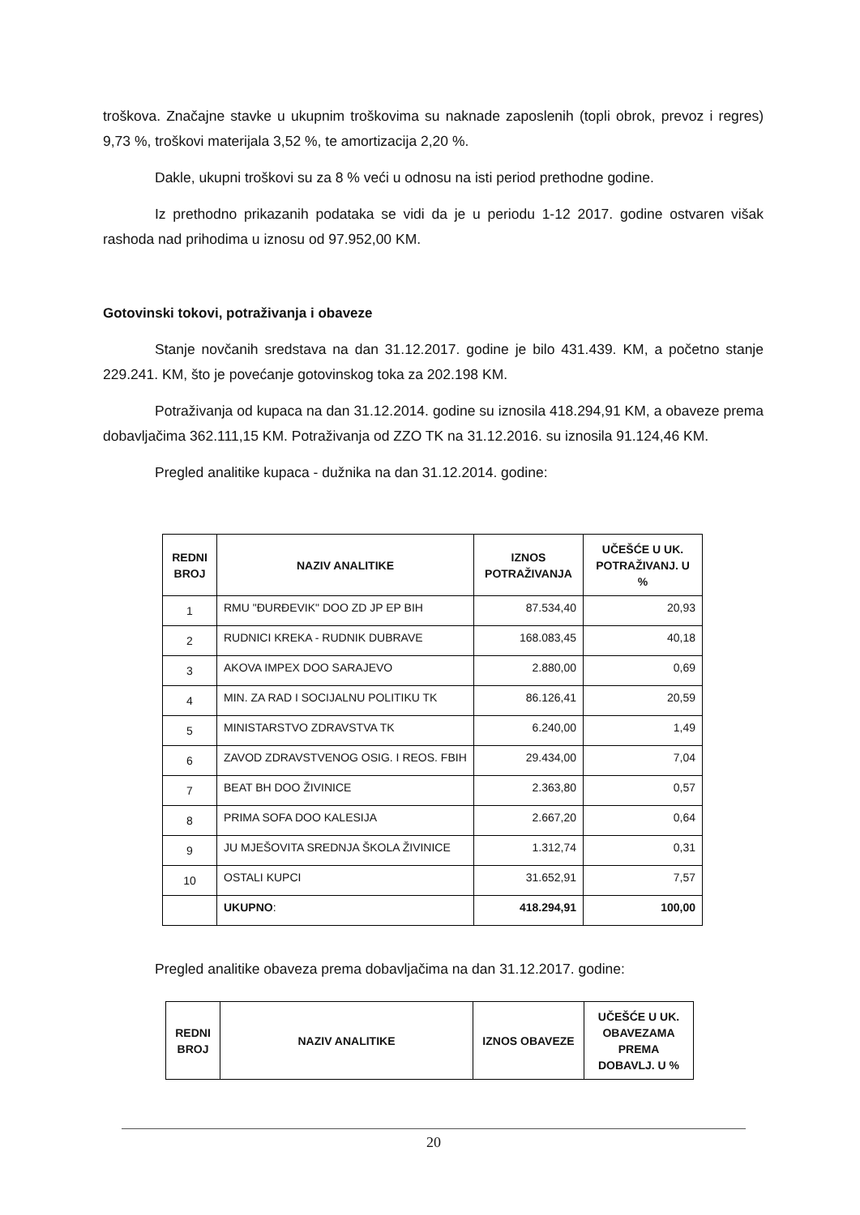troškova. Značajne stavke u ukupnim troškovima su naknade zaposlenih (topli obrok, prevoz i regres) 9,73 %, troškovi materijala 3,52 %, te amortizacija 2,20 %.
Dakle, ukupni troškovi su za 8 % veći u odnosu na isti period prethodne godine.
Iz prethodno prikazanih podataka se vidi da je u periodu 1-12 2017. godine ostvaren višak rashoda nad prihodima u iznosu od 97.952,00 KM.
Gotovinski tokovi, potraživanja i obaveze
Stanje novčanih sredstava na dan 31.12.2017. godine je bilo 431.439. KM, a početno stanje 229.241. KM, što je povećanje gotovinskog toka za 202.198 KM.
Potraživanja od kupaca na dan 31.12.2014. godine su iznosila 418.294,91 KM, a obaveze prema dobavljačima 362.111,15 KM. Potraživanja od ZZO TK na 31.12.2016. su iznosila 91.124,46 KM.
Pregled analitike kupaca - dužnika na dan 31.12.2014. godine:
| REDNI BROJ | NAZIV ANALITIKE | IZNOS POTRAŽIVANJA | UČEŠĆE U UK. POTRAŽIVANJ. U % |
| --- | --- | --- | --- |
| 1 | RMU "ĐURĐEVIK" DOO ZD JP EP BIH | 87.534,40 | 20,93 |
| 2 | RUDNICI KREKA - RUDNIK DUBRAVE | 168.083,45 | 40,18 |
| 3 | AKOVA IMPEX DOO SARAJEVO | 2.880,00 | 0,69 |
| 4 | MIN. ZA RAD I SOCIJALNU POLITIKU TK | 86.126,41 | 20,59 |
| 5 | MINISTARSTVO ZDRAVSTVA TK | 6.240,00 | 1,49 |
| 6 | ZAVOD ZDRAVSTVENOG OSIG. I REOS. FBIH | 29.434,00 | 7,04 |
| 7 | BEAT BH DOO ŽIVINICE | 2.363,80 | 0,57 |
| 8 | PRIMA SOFA DOO KALESIJA | 2.667,20 | 0,64 |
| 9 | JU MJEŠOVITA SREDNJA ŠKOLA ŽIVINICE | 1.312,74 | 0,31 |
| 10 | OSTALI KUPCI | 31.652,91 | 7,57 |
| | UKUPNO : | 418.294,91 | 100,00 |
Pregled analitike obaveza prema dobavljačima na dan 31.12.2017. godine:
| REDNI BROJ | NAZIV ANALITIKE | IZNOS OBAVEZE | UČEŠĆE U UK. OBAVEZAMA PREMA DOBAVLJ. U % |
| --- | --- | --- | --- |
20